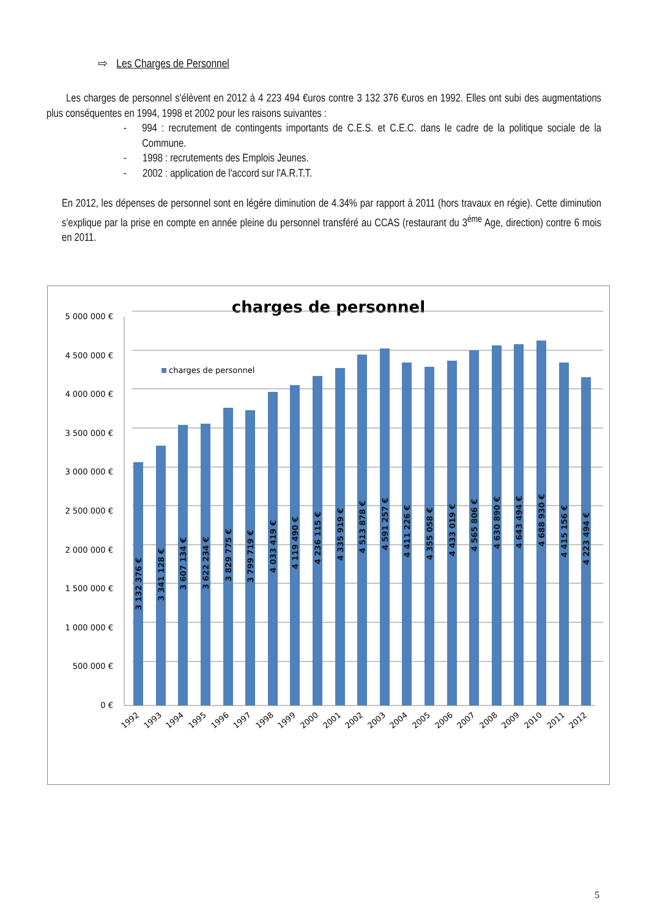⇨ Les Charges de Personnel
Les charges de personnel s'élèvent en 2012 à 4 223 494 €uros contre 3 132 376 €uros en 1992. Elles ont subi des augmentations plus conséquentes en 1994, 1998 et 2002 pour les raisons suivantes :
- 994 : recrutement de contingents importants de C.E.S. et C.E.C. dans le cadre de la politique sociale de la Commune.
- 1998 : recrutements des Emplois Jeunes.
- 2002 : application de l'accord sur l'A.R.T.T.
En 2012, les dépenses de personnel sont en légère diminution de 4.34% par rapport à 2011 (hors travaux en régie). Cette diminution s'explique par la prise en compte en année pleine du personnel transféré au CCAS (restaurant du 3<sup>ème</sup> Age, direction) contre 6 mois en 2011.
charges de personnel
charges de personnel
5 000 000 €
4 500 000 €
4 000 000 €
3 500 000 €
3 000 000 €
2 500 000 €
2 000 000 €
1 500 000 €
1 000 000 €
500 000 €
0 €
3 132 376 €
3 341 128 €
3 607 134 €
3 622 234 €
3 829 775 €
3 799 719 €
4 033 419 €
4 119 490 €
4 236 115 €
4 335 919 €
4 513 878 €
4 591 257 €
4 411 226 €
4 355 058 €
4 433 019 €
4 565 806 €
4 630 890 €
4 643 494 €
4 688 930 €
4 415 156 €
4 223 494 €
1992
1993
1994
1995
1996
1997
1998
1999
2000
2001
2002
2003
2004
2005
2006
2007
2008
2009
2010
2011
2012
5